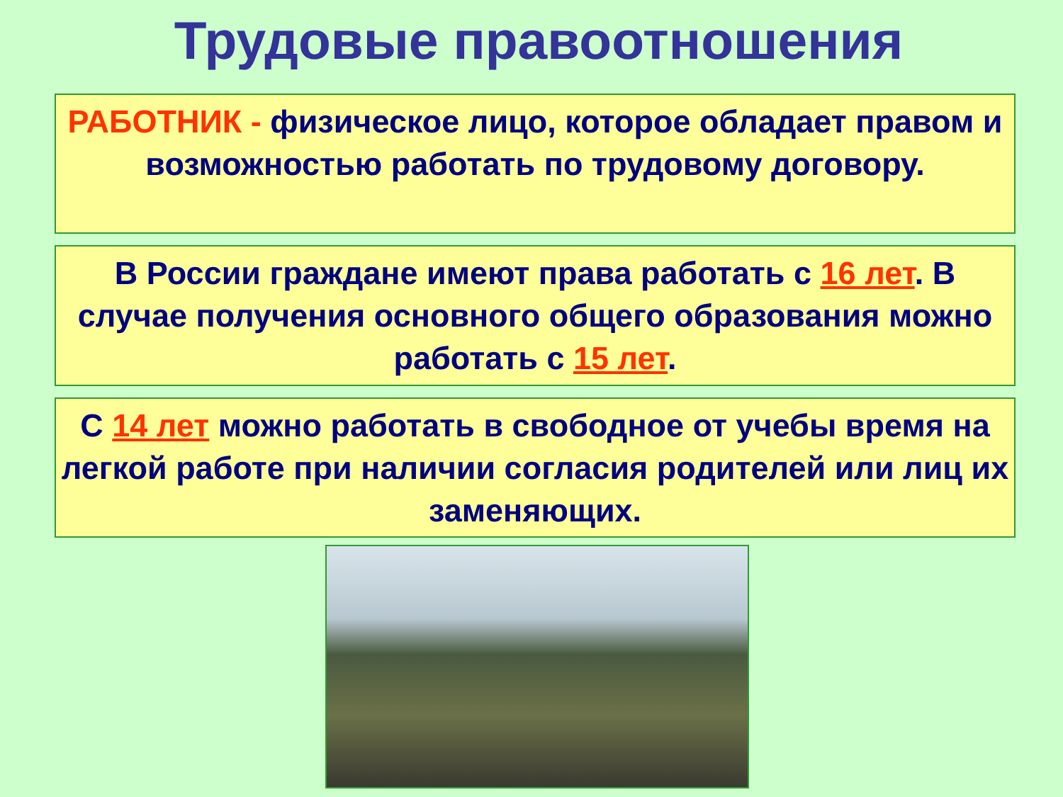Трудовые правоотношения
РАБОТНИК - физическое лицо, которое обладает правом и возможностью работать по трудовому договору.
В России граждане имеют права работать с 16 лет. В случае получения основного общего образования можно работать с 15 лет.
С 14 лет можно работать в свободное от учебы время на легкой работе при наличии согласия родителей или лиц их заменяющих.